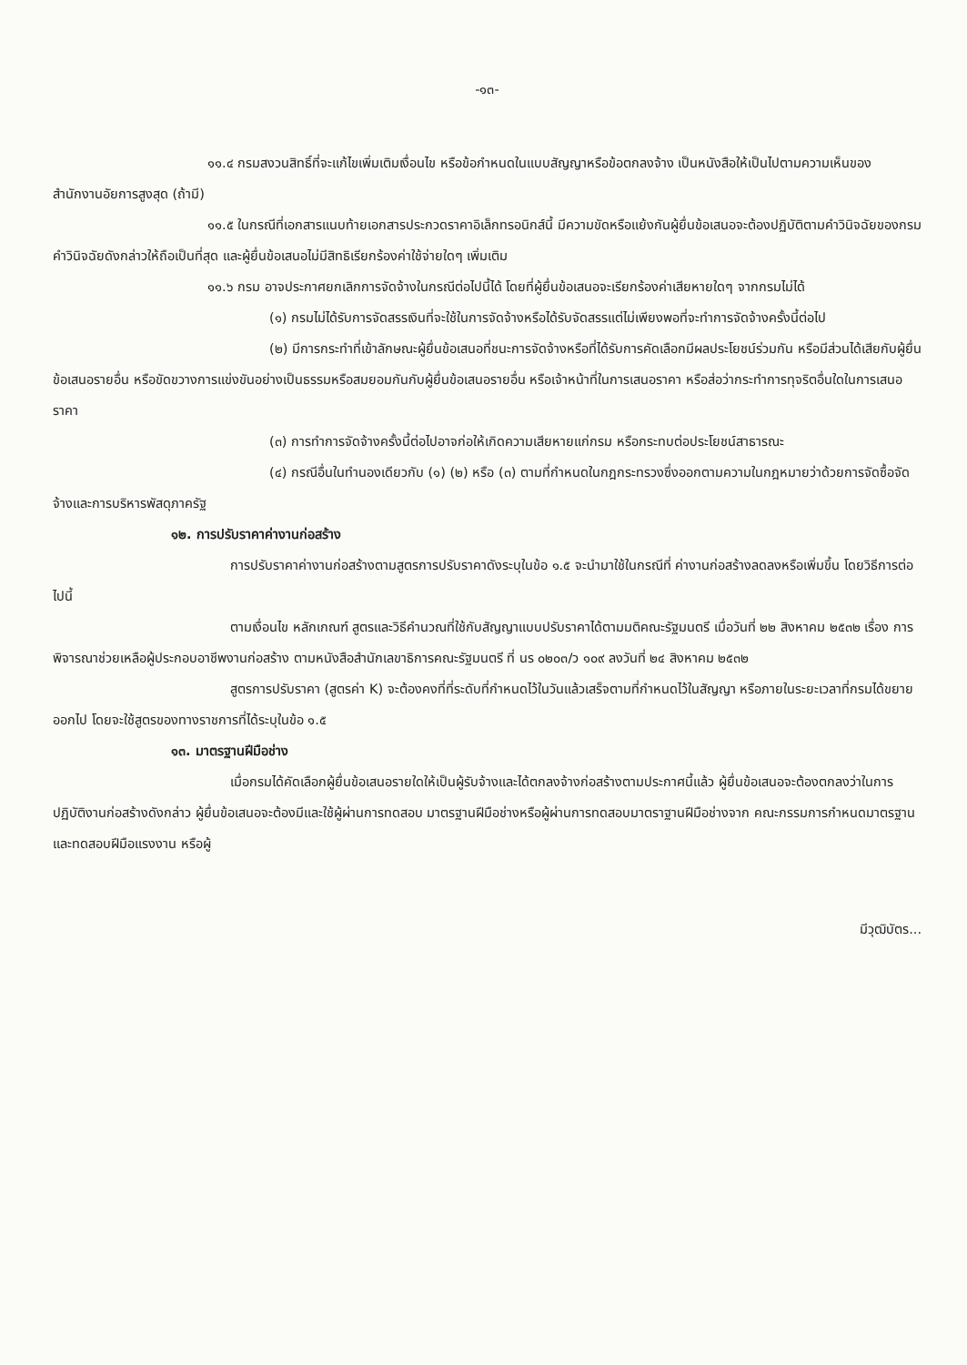-๑๓-
๑๑.๔ กรมสงวนสิทธิ์ที่จะแก้ไขเพิ่มเติมเงื่อนไข หรือข้อกำหนดในแบบสัญญาหรือข้อตกลงจ้าง เป็นหนังสือให้เป็นไปตามความเห็นของสำนักงานอัยการสูงสุด (ถ้ามี)
๑๑.๕ ในกรณีที่เอกสารแนบท้ายเอกสารประกวดราคาอิเล็กทรอนิกส์นี้ มีความขัดหรือแย้งกันผู้ยื่นข้อเสนอจะต้องปฏิบัติตามคำวินิจฉัยของกรม คำวินิจฉัยดังกล่าวให้ถือเป็นที่สุด และผู้ยื่นข้อเสนอไม่มีสิทธิเรียกร้องค่าใช้จ่ายใดๆ เพิ่มเติม
๑๑.๖ กรม อาจประกาศยกเลิกการจัดจ้างในกรณีต่อไปนี้ได้ โดยที่ผู้ยื่นข้อเสนอจะเรียกร้องค่าเสียหายใดๆ จากกรมไม่ได้
(๑) กรมไม่ได้รับการจัดสรรเงินที่จะใช้ในการจัดจ้างหรือได้รับจัดสรรแต่ไม่เพียงพอที่จะทำการจัดจ้างครั้งนี้ต่อไป
(๒) มีการกระทำที่เข้าลักษณะผู้ยื่นข้อเสนอที่ชนะการจัดจ้างหรือที่ได้รับการคัดเลือกมีผลประโยชน์ร่วมกัน หรือมีส่วนได้เสียกับผู้ยื่นข้อเสนอรายอื่น หรือขัดขวางการแข่งขันอย่างเป็นธรรมหรือสมยอมกันกับผู้ยื่นข้อเสนอรายอื่น หรือเจ้าหน้าที่ในการเสนอราคา หรือส่อว่ากระทำการทุจริตอื่นใดในการเสนอราคา
(๓) การทำการจัดจ้างครั้งนี้ต่อไปอาจก่อให้เกิดความเสียหายแก่กรม หรือกระทบต่อประโยชน์สาธารณะ
(๔) กรณีอื่นในทำนองเดียวกับ (๑) (๒) หรือ (๓) ตามที่กำหนดในกฎกระทรวงซึ่งออกตามความในกฎหมายว่าด้วยการจัดซื้อจัดจ้างและการบริหารพัสดุภาครัฐ
๑๒. การปรับราคาค่างานก่อสร้าง
การปรับราคาค่างานก่อสร้างตามสูตรการปรับราคาดังระบุในข้อ ๑.๕ จะนำมาใช้ในกรณีที่ ค่างานก่อสร้างลดลงหรือเพิ่มขึ้น โดยวิธีการต่อไปนี้
ตามเงื่อนไข หลักเกณฑ์ สูตรและวิธีคำนวณที่ใช้กับสัญญาแบบปรับราคาได้ตามมติคณะรัฐมนตรี เมื่อวันที่ ๒๒ สิงหาคม ๒๕๓๒ เรื่อง การพิจารณาช่วยเหลือผู้ประกอบอาชีพงานก่อสร้าง ตามหนังสือสำนักเลขาธิการคณะรัฐมนตรี ที่ นร ๐๒๐๓/ว ๑๐๙ ลงวันที่ ๒๔ สิงหาคม ๒๕๓๒
สูตรการปรับราคา (สูตรค่า K) จะต้องคงที่ที่ระดับที่กำหนดไว้ในวันแล้วเสร็จตามที่กำหนดไว้ในสัญญา หรือภายในระยะเวลาที่กรมได้ขยายออกไป โดยจะใช้สูตรของทางราชการที่ได้ระบุในข้อ ๑.๕
๑๓. มาตรฐานฝีมือช่าง
เมื่อกรมได้คัดเลือกผู้ยื่นข้อเสนอรายใดให้เป็นผู้รับจ้างและได้ตกลงจ้างก่อสร้างตามประกาศนี้แล้ว ผู้ยื่นข้อเสนอจะต้องตกลงว่าในการปฏิบัติงานก่อสร้างดังกล่าว ผู้ยื่นข้อเสนอจะต้องมีและใช้ผู้ผ่านการทดสอบ มาตรฐานฝีมือช่างหรือผู้ผ่านการทดสอบมาตราฐานฝีมือช่างจาก คณะกรรมการกำหนดมาตรฐานและทดสอบฝีมือแรงงาน หรือผู้
มีวุฒิบัตร...